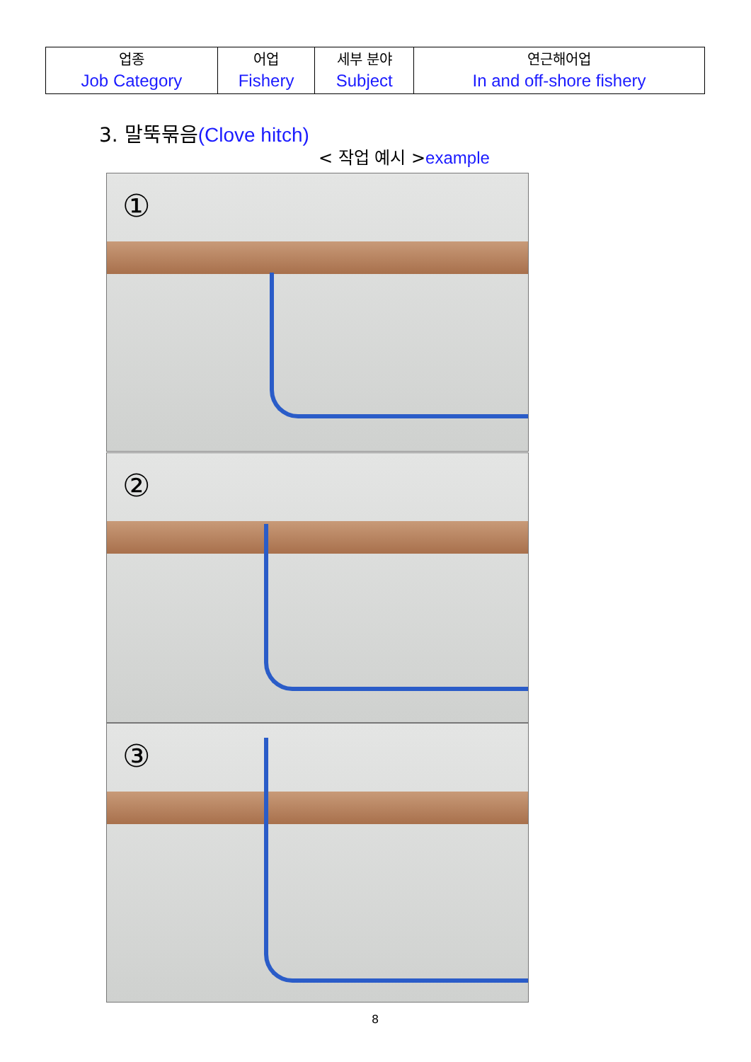| 업종 Job Category | 어업 Fishery | 세부 분야 Subject | 연근해어업 In and off-shore fishery |
3. 말뚝묶음(Clove hitch)
< 작업 예시 >example
①
②
③
8